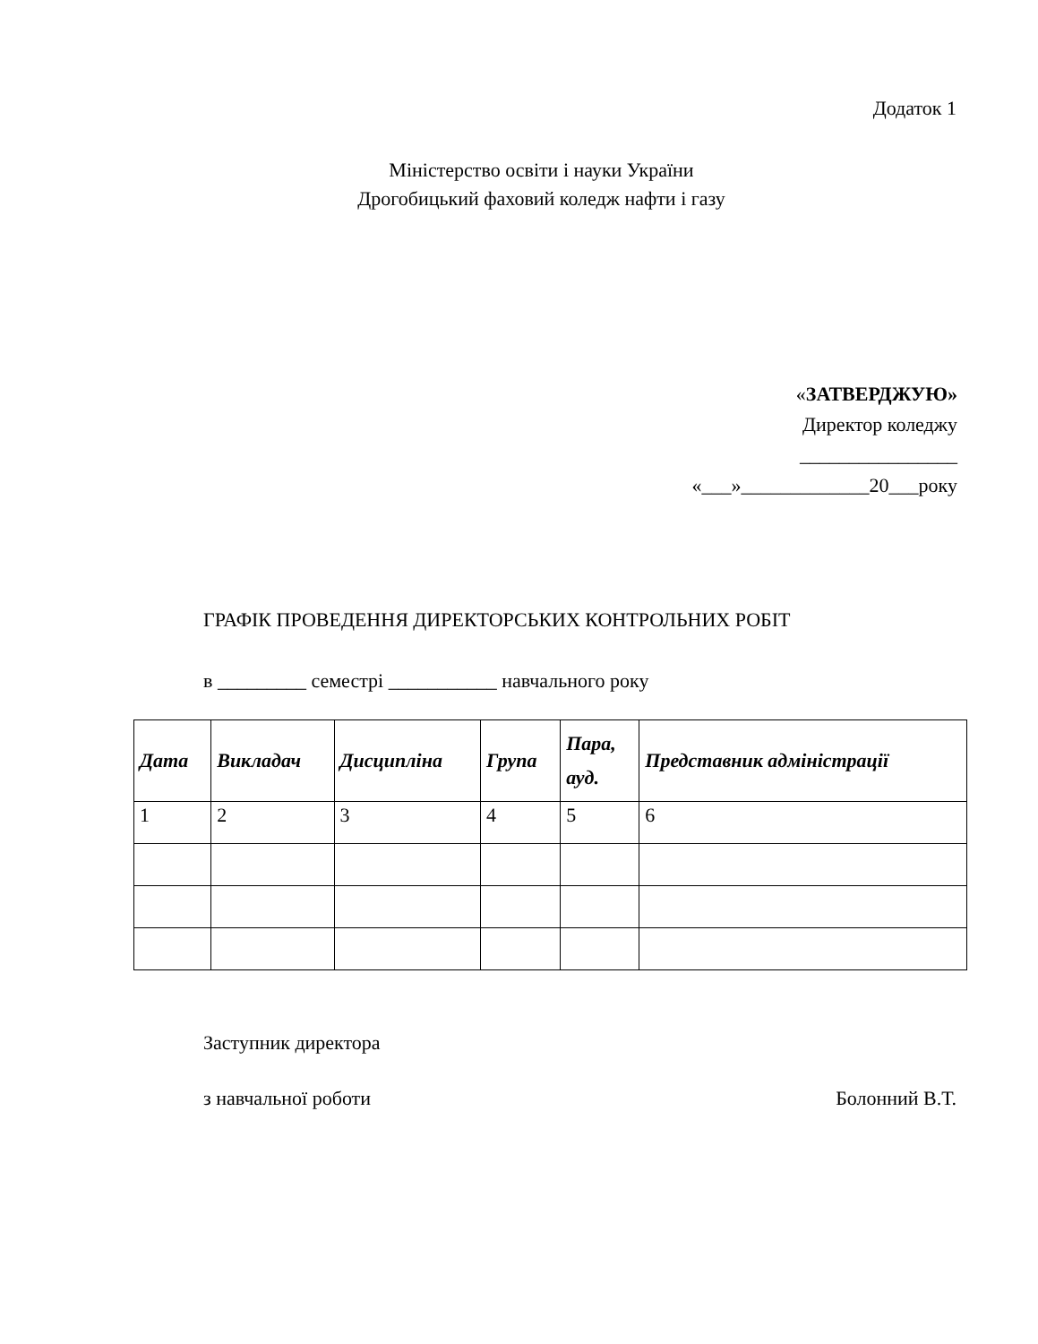Додаток 1
Міністерство освіти і науки України
Дрогобицький фаховий коледж нафти і газу
«ЗАТВЕРДЖУЮ»
Директор коледжу
________________
«___»_____________20___року
ГРАФІК ПРОВЕДЕННЯ ДИРЕКТОРСЬКИХ КОНТРОЛЬНИХ РОБІТ
в _________ семестрі ___________ навчального року
| Дата | Викладач | Дисципліна | Група | Пара, ауд. | Представник адміністрації |
| --- | --- | --- | --- | --- | --- |
| 1 | 2 | 3 | 4 | 5 | 6 |
Заступник директора
з навчальної роботи Болонний В.Т.